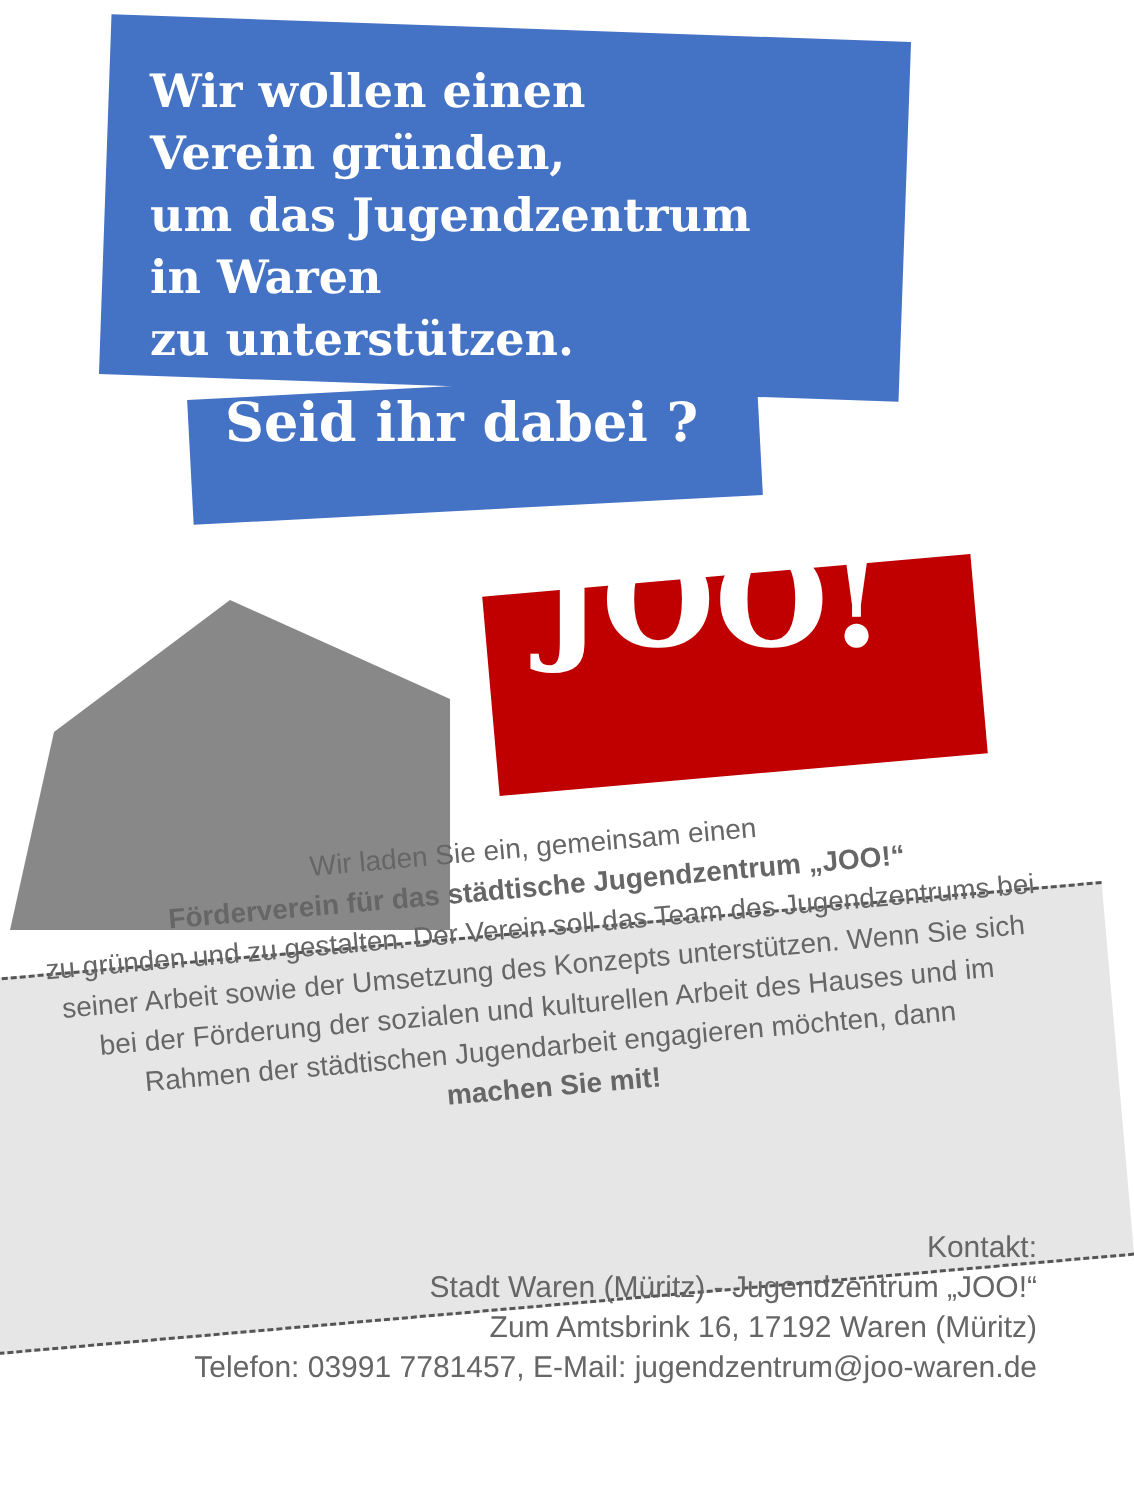Wir wollen einen
Verein gründen,
um das Jugendzentrum
in Waren
zu unterstützen.
Seid ihr dabei ?
JOO!
Wir laden Sie ein, gemeinsam einen
Förderverein für das städtische Jugendzentrum „JOO!“
zu gründen und zu gestalten. Der Verein soll das Team des Jugendzentrums bei seiner Arbeit sowie der Umsetzung des Konzepts unterstützen. Wenn Sie sich bei der Förderung der sozialen und kulturellen Arbeit des Hauses und im Rahmen der städtischen Jugendarbeit engagieren möchten, dann
machen Sie mit!
Kontakt:
Stadt Waren (Müritz) - Jugendzentrum „JOO!“
Zum Amtsbrink 16, 17192 Waren (Müritz)
Telefon: 03991 7781457, E-Mail: jugendzentrum@joo-waren.de